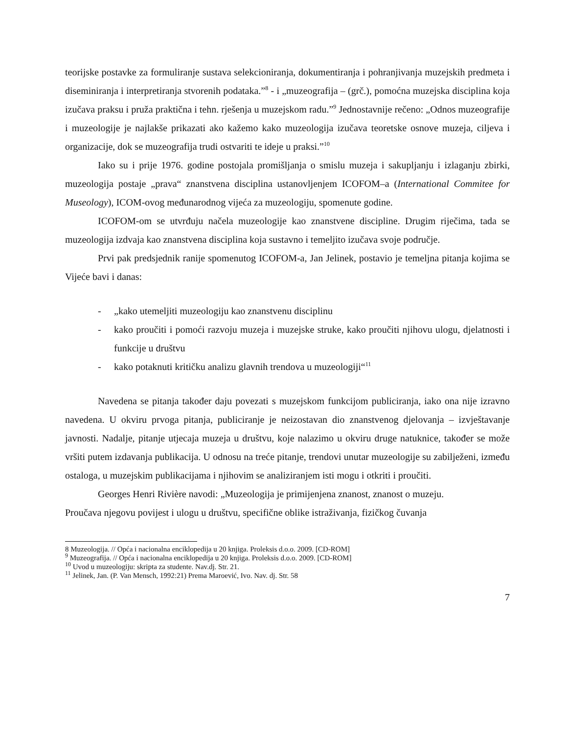teorijske postavke za formuliranje sustava selekcioniranja, dokumentiranja i pohranjivanja muzejskih predmeta i diseminiranja i interpretiranja stvorenih podataka.”<sup>8</sup> - i „muzeografija – (grč.), pomoćna muzejska disciplina koja izučava praksu i pruža praktična i tehn. rješenja u muzejskom radu.”<sup>9</sup> Jednostavnije rečeno: „Odnos muzeografije i muzeologije je najlakše prikazati ako kažemo kako muzeologija izučava teoretske osnove muzeja, ciljeva i organizacije, dok se muzeografija trudi ostvariti te ideje u praksi.”<sup>10</sup>
Iako su i prije 1976. godine postojala promišljanja o smislu muzeja i sakupljanju i izlaganju zbirki, muzeologija postaje „prava“ znanstvena disciplina ustanovljenjem ICOFOM–a (International Commitee for Museology), ICOM-ovog međunarodnog vijeća za muzeologiju, spomenute godine.
ICOFOM-om se utvrđuju načela muzeologije kao znanstvene discipline. Drugim riječima, tada se muzeologija izdvaja kao znanstvena disciplina koja sustavno i temeljito izučava svoje područje.
Prvi pak predsjednik ranije spomenutog ICOFOM-a, Jan Jelinek, postavio je temeljna pitanja kojima se Vijeće bavi i danas:
- „kako utemeljiti muzeologiju kao znanstvenu disciplinu
- kako proučiti i pomoći razvoju muzeja i muzejske struke, kako proučiti njihovu ulogu, djelatnosti i funkcije u društvu
- kako potaknuti kritičku analizu glavnih trendova u muzeologiji“<sup>11</sup>
Navedena se pitanja također daju povezati s muzejskom funkcijom publiciranja, iako ona nije izravno navedena. U okviru prvoga pitanja, publiciranje je neizostavan dio znanstvenog djelovanja – izvještavanje javnosti. Nadalje, pitanje utjecaja muzeja u društvu, koje nalazimo u okviru druge natuknice, također se može vršiti putem izdavanja publikacija. U odnosu na treće pitanje, trendovi unutar muzeologije su zabilježeni, između ostaloga, u muzejskim publikacijama i njihovim se analiziranjem isti mogu i otkriti i proučiti.
Georges Henri Rivière navodi: „Muzeologija je primijenjena znanost, znanost o muzeju.
Proučava njegovu povijest i ulogu u društvu, specifične oblike istraživanja, fizičkog čuvanja
8 Muzeologija. // Opća i nacionalna enciklopedija u 20 knjiga. Proleksis d.o.o. 2009. [CD-ROM]
<sup>9</sup> Muzeografija. // Opća i nacionalna enciklopedija u 20 knjiga. Proleksis d.o.o. 2009. [CD-ROM]
<sup>10</sup> Uvod u muzeologiju: skripta za studente. Nav.dj. Str. 21.
<sup>11</sup> Jelinek, Jan. (P. Van Mensch, 1992:21) Prema Maroević, Ivo. Nav. dj. Str. 58
7